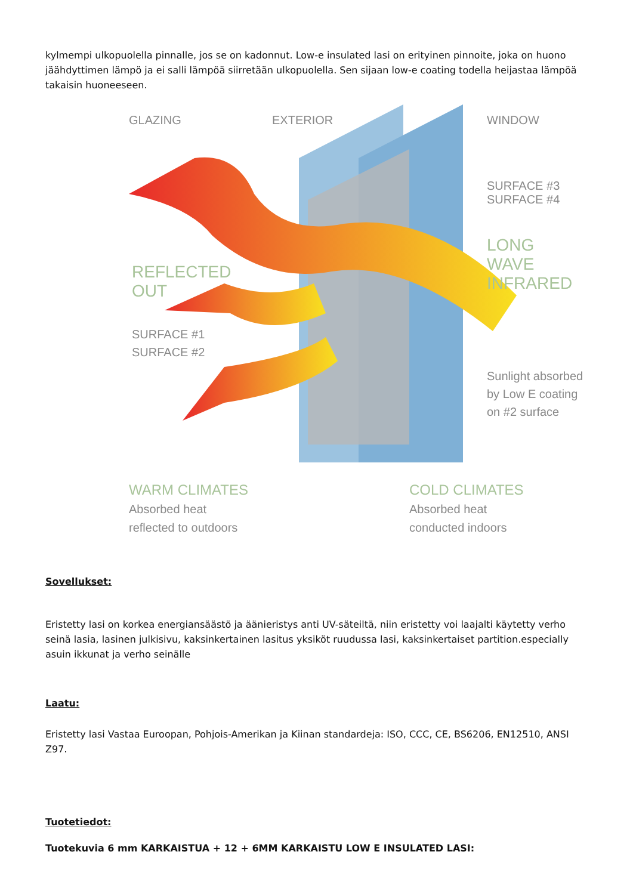kylmempi ulkopuolella pinnalle, jos se on kadonnut. Low-e insulated lasi on erityinen pinnoite, joka on huono jäähdyttimen lämpö ja ei salli lämpöä siirretään ulkopuolella. Sen sijaan low-e coating todella heijastaa lämpöä takaisin huoneeseen.
GLAZING EXTERIOR WINDOW
SURFACE #3
SURFACE #4
LONG
WAVE
INFRARED
REFLECTED
OUT
SURFACE #1
SURFACE #2
Sunlight absorbed
by Low E coating
on #2 surface
WARM CLIMATES
Absorbed heat
reflected to outdoors
COLD CLIMATES
Absorbed heat
conducted indoors
Sovellukset:
Eristetty lasi on korkea energiansäästö ja äänieristys anti UV-säteiltä, niin eristetty voi laajalti käytetty verho seinä lasia, lasinen julkisivu, kaksinkertainen lasitus yksiköt ruudussa lasi, kaksinkertaiset partition.especially asuin ikkunat ja verho seinälle
Laatu:
Eristetty lasi Vastaa Euroopan, Pohjois-Amerikan ja Kiinan standardeja: ISO, CCC, CE, BS6206, EN12510, ANSI Z97.
Tuotetiedot:
Tuotekuvia 6 mm KARKAISTUA + 12 + 6MM KARKAISTU LOW E INSULATED LASI: